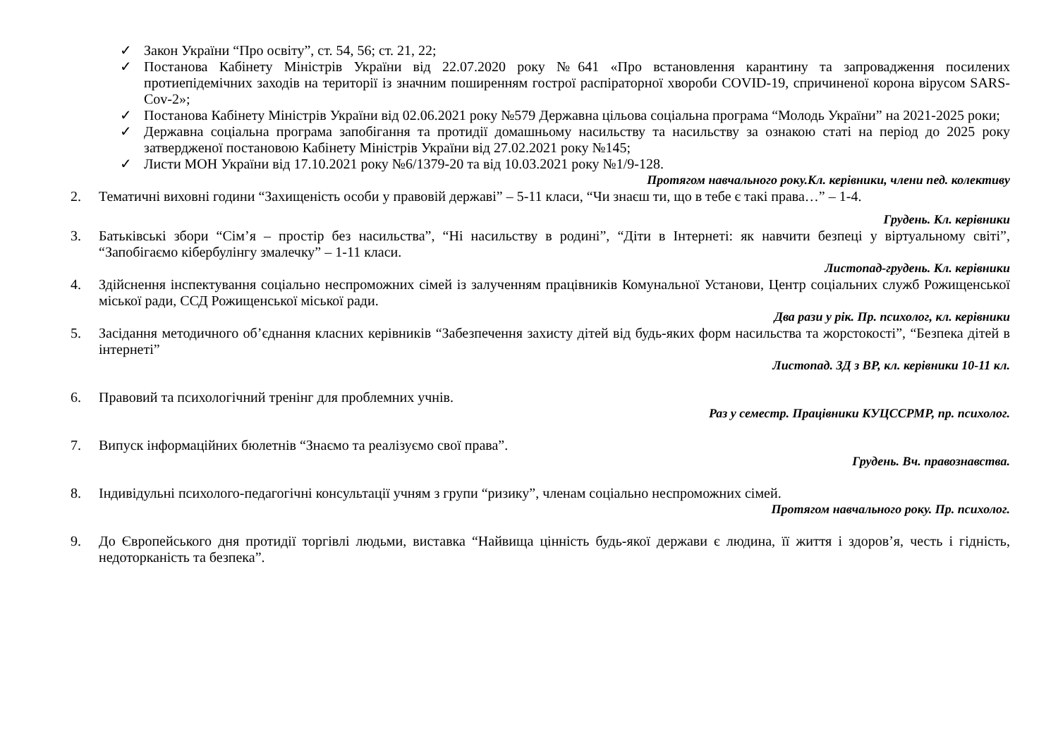✓ Закон України “Про освіту”, ст. 54, 56; ст. 21, 22;
✓ Постанова Кабінету Міністрів України від 22.07.2020 року №641 «Про встановлення карантину та запровадження посилених протиепідемічних заходів на території із значним поширенням гострої распіраторної хвороби COVID-19, спричиненої корона вірусом SARS-Cov-2»;
✓ Постанова Кабінету Міністрів України від 02.06.2021 року №579 Державна цільова соціальна програма “Молодь України” на 2021-2025 роки;
✓ Державна соціальна програма запобігання та протидії домашньому насильству та насильству за ознакою статі на період до 2025 року затвердженої постановою Кабінету Міністрів України від 27.02.2021 року №145;
✓ Листи МОН України від 17.10.2021 року №6/1379-20 та від 10.03.2021 року №1/9-128.
Протягом навчального року.Кл. керівники, члени пед. колективу
2. Тематичні виховні години “Захищеність особи у правовій державі” – 5-11 класи, “Чи знаєш ти, що в тебе є такі права…” – 1-4.
Грудень. Кл. керівники
3. Батьківські збори “Сім’я – простір без насильства”, “Ні насильству в родині”, “Діти в Інтернеті: як навчити безпеці у віртуальному світі”, “Запобігаємо кібербулінгу змалечку” – 1-11 класи.
Листопад-грудень. Кл. керівники
4. Здійснення інспектування соціально неспроможних сімей із залученням працівників Комунальної Установи, Центр соціальних служб Рожищенської міської ради, ССД Рожищенської міської ради.
Два рази у рік. Пр. психолог, кл. керівники
5. Засідання методичного об’єднання класних керівників “Забезпечення захисту дітей від будь-яких форм насильства та жорстокості”, “Безпека дітей в інтернеті”
Листопад. ЗД з ВР, кл. керівники 10-11 кл.
6. Правовий та психологічний тренінг для проблемних учнів.
Раз у семестр. Працівники КУЦССРМР, пр. психолог.
7. Випуск інформаційних бюлетнів “Знаємо та реалізуємо свої права”.
Грудень. Вч. правознавства.
8. Індивідульні психолого-педагогічні консультації учням з групи “ризику”, членам соціально неспроможних сімей.
Протягом навчального року. Пр. психолог.
9. До Європейського дня протидії торгівлі людьми, виставка “Найвища цінність будь-якої держави є людина, її життя і здоров’я, честь і гідність, недоторканість та безпека”.